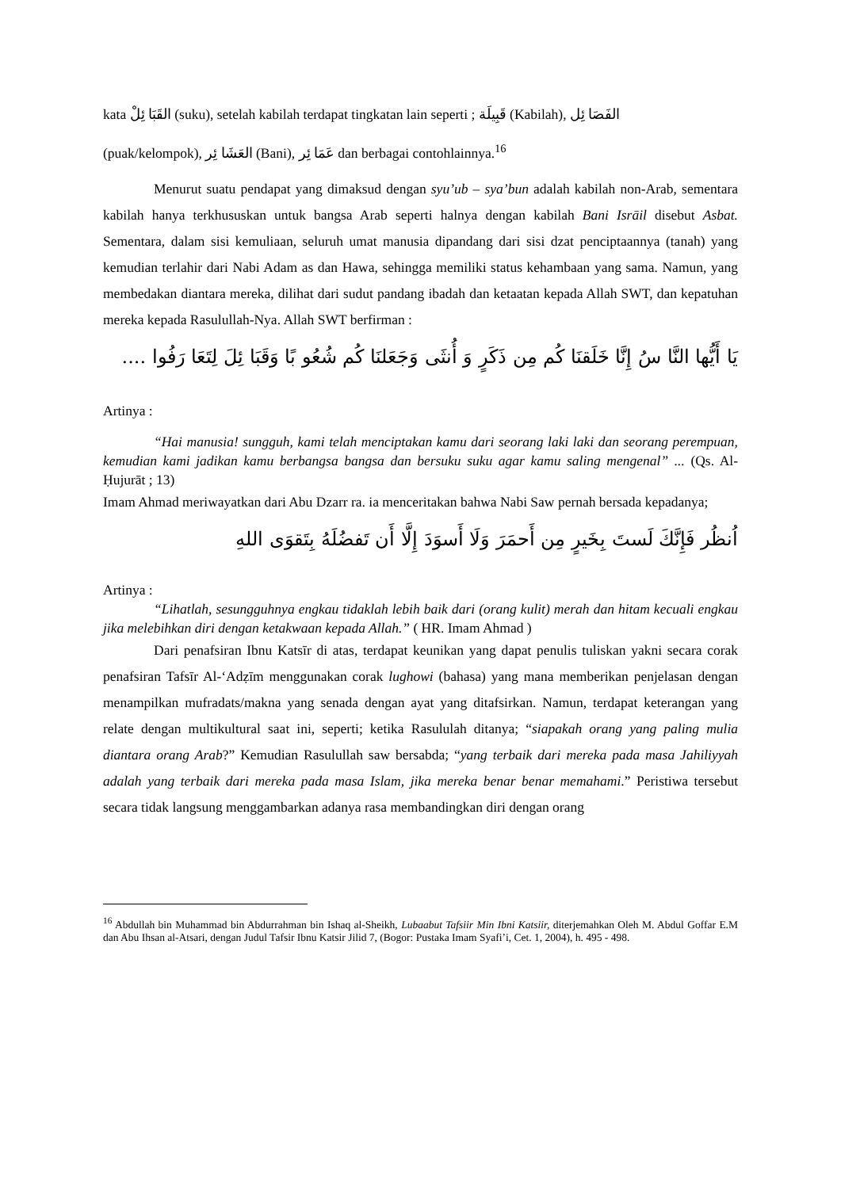kata القَبَا ئِلْ (suku), setelah kabilah terdapat tingkatan lain seperti ; قَبِيلَة (Kabilah), الفَصَا ئِل
(puak/kelompok), العَشَا ئِر (Bani), عَمَا ئِر dan berbagai contohlainnya.<sup>16</sup>
Menurut suatu pendapat yang dimaksud dengan syu’ub – sya’bun adalah kabilah non-Arab, sementara kabilah hanya terkhususkan untuk bangsa Arab seperti halnya dengan kabilah Bani Isrāil disebut Asbat. Sementara, dalam sisi kemuliaan, seluruh umat manusia dipandang dari sisi dzat penciptaannya (tanah) yang kemudian terlahir dari Nabi Adam as dan Hawa, sehingga memiliki status kehambaan yang sama. Namun, yang membedakan diantara mereka, dilihat dari sudut pandang ibadah dan ketaatan kepada Allah SWT, dan kepatuhan mereka kepada Rasulullah-Nya. Allah SWT berfirman :
يَا أَيُّها النَّا سُ إِنَّا خَلَقنَا كُم مِن ذَكَرٍ وَ أُنثَى وَجَعَلنَا كُم شُعُو بًا وَقَبَا ئِلَ لِتَعَا رَفُوا ....
Artinya :
“Hai manusia! sungguh, kami telah menciptakan kamu dari seorang laki laki dan seorang perempuan, kemudian kami jadikan kamu berbangsa bangsa dan bersuku suku agar kamu saling mengenal” ... (Qs. Al-Ḥujurāt ; 13)
Imam Ahmad meriwayatkan dari Abu Dzarr ra. ia menceritakan bahwa Nabi Saw pernah bersada kepadanya;
اُنظُر فَإِنَّكَ لَستَ بِخَيرٍ مِن أَحمَرَ وَلَا أَسوَدَ إِلَّا أَن تَفضُلَهُ بِتَقوَى اللهِ
Artinya :
“Lihatlah, sesungguhnya engkau tidaklah lebih baik dari (orang kulit) merah dan hitam kecuali engkau jika melebihkan diri dengan ketakwaan kepada Allah.” ( HR. Imam Ahmad )
Dari penafsiran Ibnu Katsīr di atas, terdapat keunikan yang dapat penulis tuliskan yakni secara corak penafsiran Tafsīr Al-‘Adẓīm menggunakan corak lughowi (bahasa) yang mana memberikan penjelasan dengan menampilkan mufradats/makna yang senada dengan ayat yang ditafsirkan. Namun, terdapat keterangan yang relate dengan multikultural saat ini, seperti; ketika Rasululah ditanya; “siapakah orang yang paling mulia diantara orang Arab?” Kemudian Rasulullah saw bersabda; “yang terbaik dari mereka pada masa Jahiliyyah adalah yang terbaik dari mereka pada masa Islam, jika mereka benar benar memahami.” Peristiwa tersebut secara tidak langsung menggambarkan adanya rasa membandingkan diri dengan orang
<sup>16</sup> Abdullah bin Muhammad bin Abdurrahman bin Ishaq al-Sheikh, Lubaabut Tafsiir Min Ibni Katsiir, diterjemahkan Oleh M. Abdul Goffar E.M dan Abu Ihsan al-Atsari, dengan Judul Tafsir Ibnu Katsir Jilid 7, (Bogor: Pustaka Imam Syafi’i, Cet. 1, 2004), h. 495 - 498.